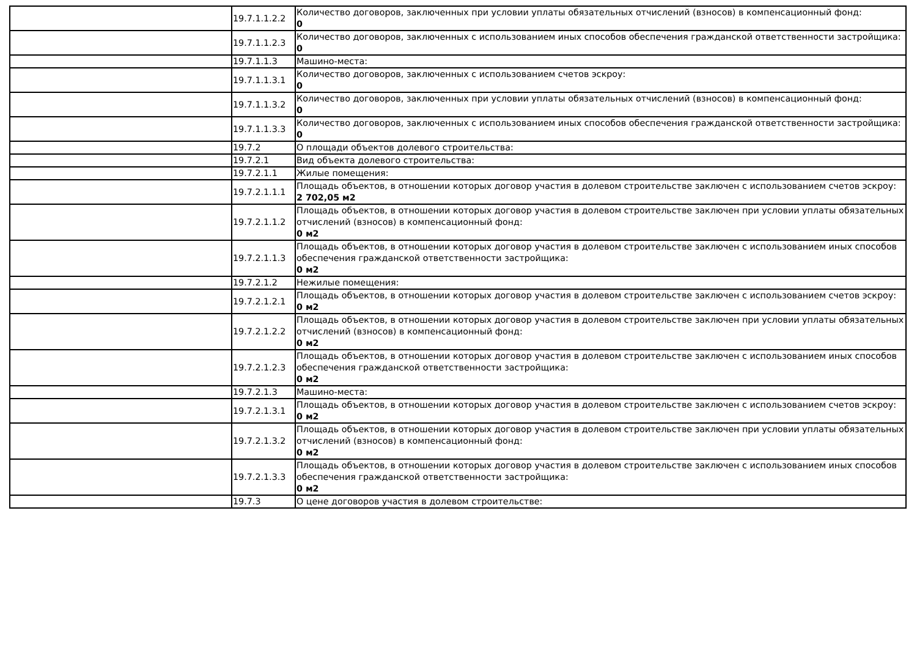| | 19.7.1.1.2.2 | Количество договоров, заключенных при условии уплаты обязательных отчислений (взносов) в компенсационный фонд: 0 |
| | 19.7.1.1.2.3 | Количество договоров, заключенных с использованием иных способов обеспечения гражданской ответственности застройщика: 0 |
| | 19.7.1.1.3 | Машино-места: |
| | 19.7.1.1.3.1 | Количество договоров, заключенных с использованием счетов эскроу: 0 |
| | 19.7.1.1.3.2 | Количество договоров, заключенных при условии уплаты обязательных отчислений (взносов) в компенсационный фонд: 0 |
| | 19.7.1.1.3.3 | Количество договоров, заключенных с использованием иных способов обеспечения гражданской ответственности застройщика: 0 |
| | 19.7.2 | О площади объектов долевого строительства: |
| | 19.7.2.1 | Вид объекта долевого строительства: |
| | 19.7.2.1.1 | Жилые помещения: |
| | 19.7.2.1.1.1 | Площадь объектов, в отношении которых договор участия в долевом строительстве заключен с использованием счетов эскроу: 2 702,05 м2 |
| | 19.7.2.1.1.2 | Площадь объектов, в отношении которых договор участия в долевом строительстве заключен при условии уплаты обязательных отчислений (взносов) в компенсационный фонд: 0 м2 |
| | 19.7.2.1.1.3 | Площадь объектов, в отношении которых договор участия в долевом строительстве заключен с использованием иных способов обеспечения гражданской ответственности застройщика: 0 м2 |
| | 19.7.2.1.2 | Нежилые помещения: |
| | 19.7.2.1.2.1 | Площадь объектов, в отношении которых договор участия в долевом строительстве заключен с использованием счетов эскроу: 0 м2 |
| | 19.7.2.1.2.2 | Площадь объектов, в отношении которых договор участия в долевом строительстве заключен при условии уплаты обязательных отчислений (взносов) в компенсационный фонд: 0 м2 |
| | 19.7.2.1.2.3 | Площадь объектов, в отношении которых договор участия в долевом строительстве заключен с использованием иных способов обеспечения гражданской ответственности застройщика: 0 м2 |
| | 19.7.2.1.3 | Машино-места: |
| | 19.7.2.1.3.1 | Площадь объектов, в отношении которых договор участия в долевом строительстве заключен с использованием счетов эскроу: 0 м2 |
| | 19.7.2.1.3.2 | Площадь объектов, в отношении которых договор участия в долевом строительстве заключен при условии уплаты обязательных отчислений (взносов) в компенсационный фонд: 0 м2 |
| | 19.7.2.1.3.3 | Площадь объектов, в отношении которых договор участия в долевом строительстве заключен с использованием иных способов обеспечения гражданской ответственности застройщика: 0 м2 |
| | 19.7.3 | О цене договоров участия в долевом строительстве: |